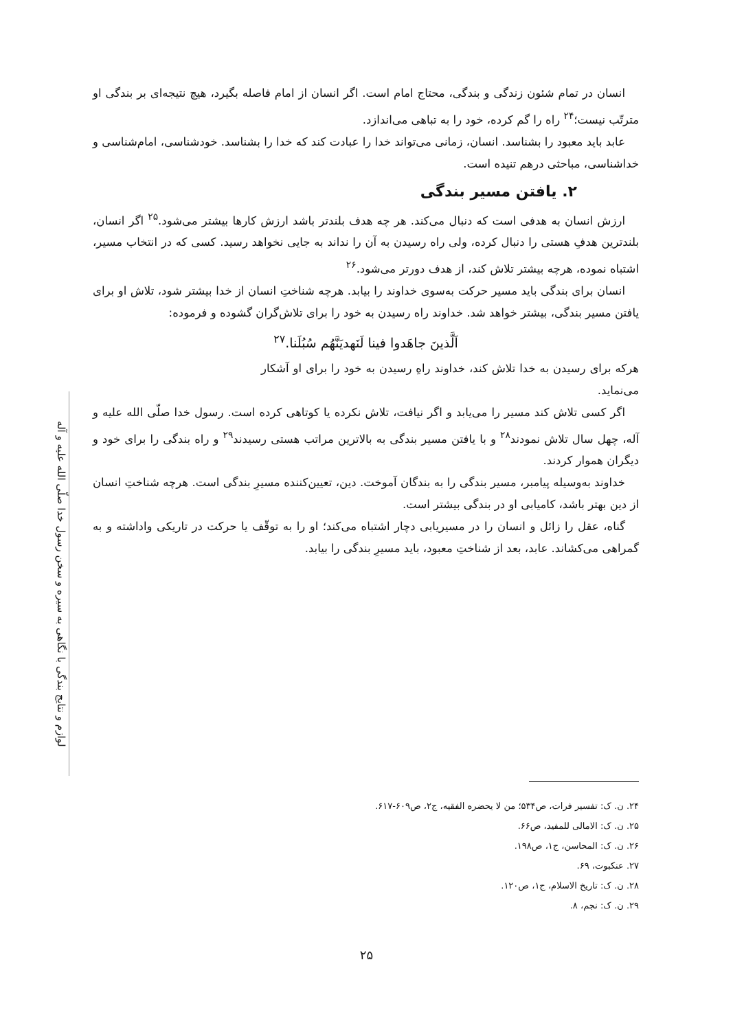لوازم و نتایج بندگی با نگاهی به سیره و سخن رسول خدا صلّی الله علیه و آله
انسان در تمام شئون زندگی و بندگی، محتاج امام است. اگر انسان از امام فاصله بگیرد، هیچ نتیجه‌ای بر بندگی او مترتّب نیست؛<sup>۲۴</sup> راه را گم کرده، خود را به تباهی می‌اندازد.
عابد باید معبود را بشناسد. انسان، زمانی می‌تواند خدا را عبادت کند که خدا را بشناسد. خودشناسی، امام‌شناسی و خداشناسی، مباحثی درهم تنیده است.
۲. یافتن مسیر بندگی
ارزش انسان به هدفی است که دنبال می‌کند. هر چه هدف بلندتر باشد ارزش کارها بیشتر می‌شود.<sup>۲۵</sup> اگر انسان، بلندترین هدفِ هستی را دنبال کرده، ولی راه رسیدن به آن را نداند به جایی نخواهد رسید. کسی که در انتخاب مسیر، اشتباه نموده، هرچه بیشتر تلاش کند، از هدف دورتر می‌شود.<sup>۲۶</sup>
انسان برای بندگی باید مسیر حرکت به‌سوی خداوند را بیابد. هرچه شناختِ انسان از خدا بیشتر شود، تلاش او برای یافتن مسیر بندگی، بیشتر خواهد شد. خداوند راه رسیدن به خود را برای تلاش‌گران گشوده و فرموده:
اَلَّذینَ جاهَدوا فینا لَنَهدیَنَّهُم سُبُلَنا.<sup>۲۷</sup>
هرکه برای رسیدن به خدا تلاش کند، خداوند راهِ رسیدن به خود را برای او آشکار می‌نماید.
اگر کسی تلاش کند مسیر را می‌یابد و اگر نیافت، تلاش نکرده یا کوتاهی کرده است. رسول خدا صلّی الله علیه و آله، چهل سال تلاش نمودند<sup>۲۸</sup> و با یافتن مسیر بندگی به بالاترین مراتب هستی رسیدند<sup>۲۹</sup> و راه بندگی را برای خود و دیگران هموار کردند.
خداوند به‌وسیله پیامبر، مسیر بندگی را به بندگان آموخت. دین، تعیین‌کننده مسیرِ بندگی است. هرچه شناختِ انسان از دین بهتر باشد، کامیابی او در بندگی بیشتر است.
گناه، عقل را زائل و انسان را در مسیریابی دچار اشتباه می‌کند؛ او را به توقّف یا حرکت در تاریکی واداشته و به گمراهی می‌کشاند. عابد، بعد از شناختِ معبود، باید مسیرِ بندگی را بیابد.
۲۴. ن. ک: تفسیر فرات، ص۵۳۴؛ من لا یحضره الفقیه، ج۲، ص۶۰۹-۶۱۷.
۲۵. ن. ک: الامالی للمفید، ص۶۶.
۲۶. ن. ک: المحاسن، ج۱، ص۱۹۸.
۲۷. عنکبوت، ۶۹.
۲۸. ن. ک: تاریخ الاسلام، ج۱، ص۱۲۰.
۲۹. ن. ک: نجم، ۸.
۲۵